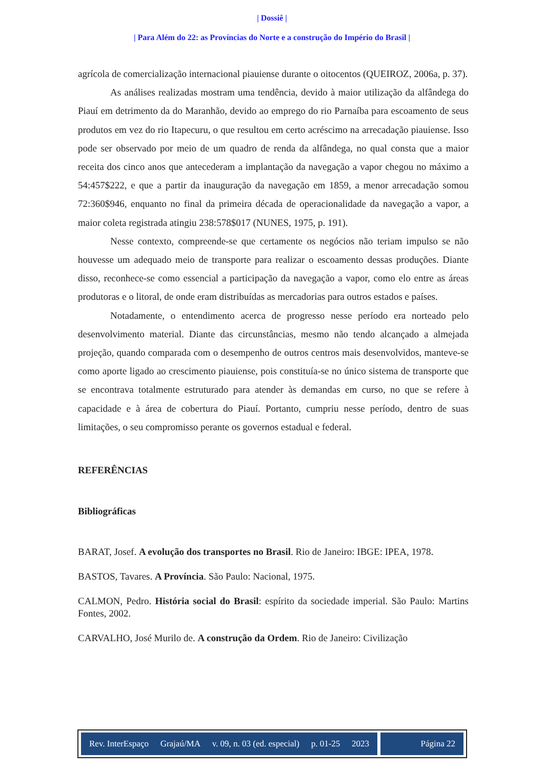| Dossiê |
| Para Além do 22: as Províncias do Norte e a construção do Império do Brasil |
agrícola de comercialização internacional piauiense durante o oitocentos (QUEIROZ, 2006a, p. 37).
As análises realizadas mostram uma tendência, devido à maior utilização da alfândega do Piauí em detrimento da do Maranhão, devido ao emprego do rio Parnaíba para escoamento de seus produtos em vez do rio Itapecuru, o que resultou em certo acréscimo na arrecadação piauiense. Isso pode ser observado por meio de um quadro de renda da alfândega, no qual consta que a maior receita dos cinco anos que antecederam a implantação da navegação a vapor chegou no máximo a 54:457$222, e que a partir da inauguração da navegação em 1859, a menor arrecadação somou 72:360$946, enquanto no final da primeira década de operacionalidade da navegação a vapor, a maior coleta registrada atingiu 238:578$017 (NUNES, 1975, p. 191).
Nesse contexto, compreende-se que certamente os negócios não teriam impulso se não houvesse um adequado meio de transporte para realizar o escoamento dessas produções. Diante disso, reconhece-se como essencial a participação da navegação a vapor, como elo entre as áreas produtoras e o litoral, de onde eram distribuídas as mercadorias para outros estados e países.
Notadamente, o entendimento acerca de progresso nesse período era norteado pelo desenvolvimento material. Diante das circunstâncias, mesmo não tendo alcançado a almejada projeção, quando comparada com o desempenho de outros centros mais desenvolvidos, manteve-se como aporte ligado ao crescimento piauiense, pois constituía-se no único sistema de transporte que se encontrava totalmente estruturado para atender às demandas em curso, no que se refere à capacidade e à área de cobertura do Piauí. Portanto, cumpriu nesse período, dentro de suas limitações, o seu compromisso perante os governos estadual e federal.
REFERÊNCIAS
Bibliográficas
BARAT, Josef. A evolução dos transportes no Brasil. Rio de Janeiro: IBGE: IPEA, 1978.
BASTOS, Tavares. A Província. São Paulo: Nacional, 1975.
CALMON, Pedro. História social do Brasil: espírito da sociedade imperial. São Paulo: Martins Fontes, 2002.
CARVALHO, José Murilo de. A construção da Ordem. Rio de Janeiro: Civilização
Rev. InterEspaço Grajaú/MA v. 09, n. 03 (ed. especial) p. 01-25 2023
Página 22